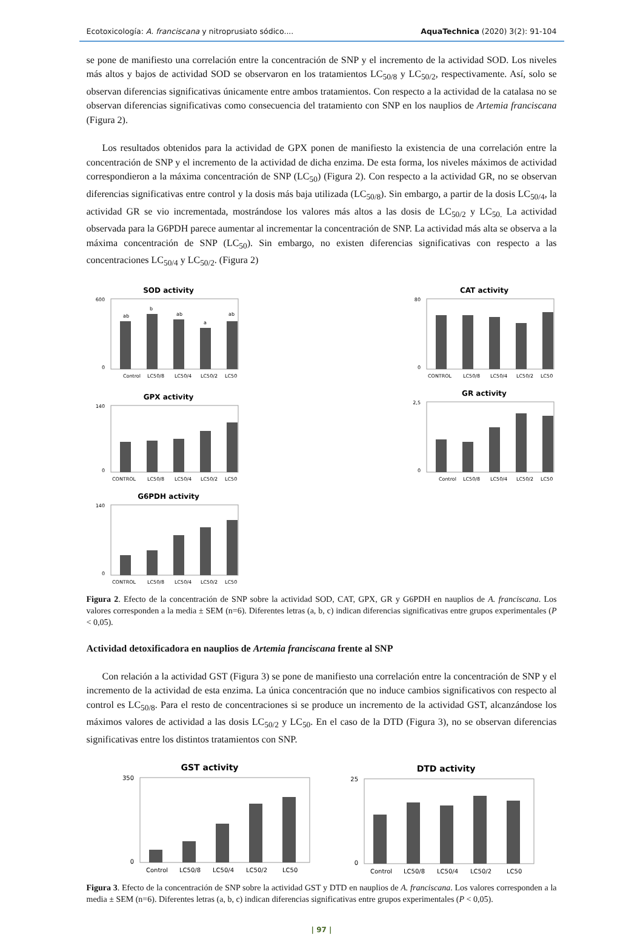Ecotoxicología: A. franciscana y nitroprusiato sódico.... AquaTechnica (2020) 3(2): 91-104
se pone de manifiesto una correlación entre la concentración de SNP y el incremento de la actividad SOD. Los niveles más altos y bajos de actividad SOD se observaron en los tratamientos LC<sub>50/8</sub> y LC<sub>50/2</sub>, respectivamente. Así, solo se observan diferencias significativas únicamente entre ambos tratamientos. Con respecto a la actividad de la catalasa no se observan diferencias significativas como consecuencia del tratamiento con SNP en los nauplios de Artemia franciscana (Figura 2).
Los resultados obtenidos para la actividad de GPX ponen de manifiesto la existencia de una correlación entre la concentración de SNP y el incremento de la actividad de dicha enzima. De esta forma, los niveles máximos de actividad correspondieron a la máxima concentración de SNP (LC<sub>50</sub>) (Figura 2). Con respecto a la actividad GR, no se observan diferencias significativas entre control y la dosis más baja utilizada (LC<sub>50/8</sub>). Sin embargo, a partir de la dosis LC<sub>50/4</sub>, la actividad GR se vio incrementada, mostrándose los valores más altos a las dosis de LC<sub>50/2</sub> y LC<sub>50.</sub> La actividad observada para la G6PDH parece aumentar al incrementar la concentración de SNP. La actividad más alta se observa a la máxima concentración de SNP (LC<sub>50</sub>). Sin embargo, no existen diferencias significativas con respecto a las concentraciones LC<sub>50/4</sub> y LC<sub>50/2</sub>. (Figura 2)
SOD activity
600
0
Control
LC50/8
LC50/4
LC50/2
LC50
ab
b
ab
a
ab
CAT activity
80
0
CONTROL
LC50/8
LC50/4
LC50/2
LC50
GPX activity
140
0
CONTROL
LC50/8
LC50/4
LC50/2
LC50
GR activity
2,5
0
Control
LC50/8
LC50/4
LC50/2
LC50
G6PDH activity
140
0
CONTROL
LC50/8
LC50/4
LC50/2
LC50
Figura 2. Efecto de la concentración de SNP sobre la actividad SOD, CAT, GPX, GR y G6PDH en nauplios de A. franciscana. Los valores corresponden a la media ± SEM (n=6). Diferentes letras (a, b, c) indican diferencias significativas entre grupos experimentales (P < 0,05).
Actividad detoxificadora en nauplios de Artemia franciscana frente al SNP
Con relación a la actividad GST (Figura 3) se pone de manifiesto una correlación entre la concentración de SNP y el incremento de la actividad de esta enzima. La única concentración que no induce cambios significativos con respecto al control es LC<sub>50/8</sub>. Para el resto de concentraciones si se produce un incremento de la actividad GST, alcanzándose los máximos valores de actividad a las dosis LC<sub>50/2</sub> y LC<sub>50</sub>. En el caso de la DTD (Figura 3), no se observan diferencias significativas entre los distintos tratamientos con SNP.
GST activity
350
0
Control
LC50/8
LC50/4
LC50/2
LC50
DTD activity
25
0
Control
LC50/8
LC50/4
LC50/2
LC50
Figura 3. Efecto de la concentración de SNP sobre la actividad GST y DTD en nauplios de A. franciscana. Los valores corresponden a la media ± SEM (n=6). Diferentes letras (a, b, c) indican diferencias significativas entre grupos experimentales (P < 0,05).
| 97 |